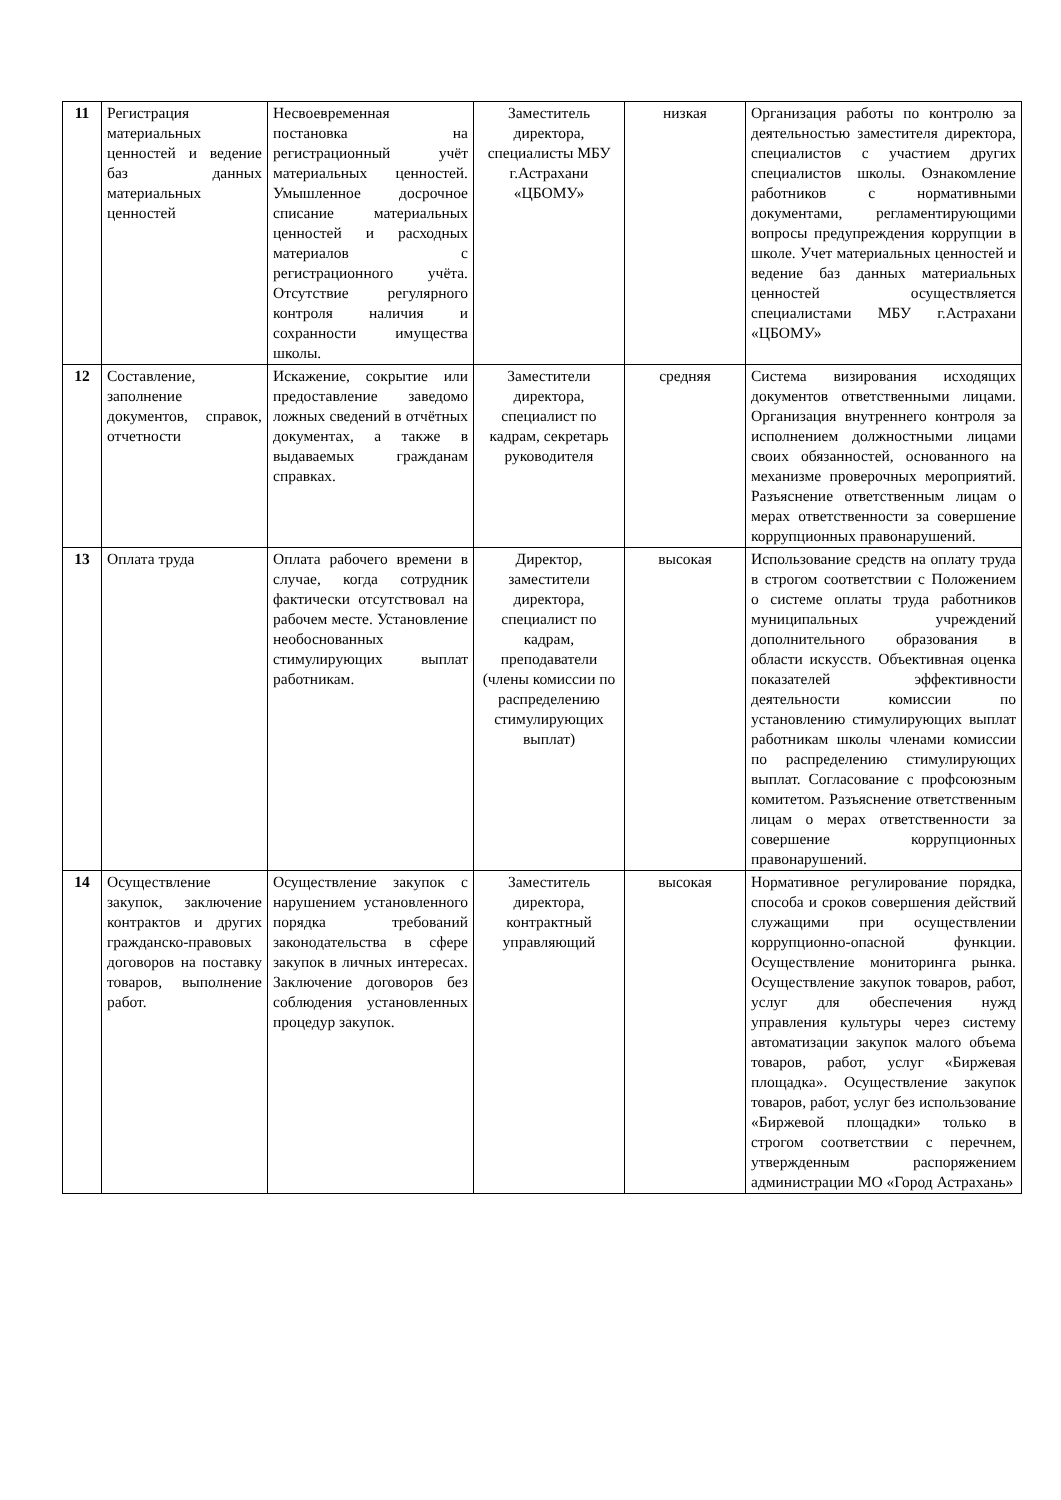| 11 | Регистрация материальных ценностей и ведение баз данных материальных ценностей | Несвоевременная постановка на регистрационный учёт материальных ценностей. Умышленное досрочное списание материальных ценностей и расходных материалов с регистрационного учёта. Отсутствие регулярного контроля наличия и сохранности имущества школы. | Заместитель директора, специалисты МБУ г.Астрахани «ЦБОМУ» | низкая | Организация работы по контролю за деятельностью заместителя директора, специалистов с участием других специалистов школы. Ознакомление работников с нормативными документами, регламентирующими вопросы предупреждения коррупции в школе. Учет материальных ценностей и ведение баз данных материальных ценностей осуществляется специалистами МБУ г.Астрахани «ЦБОМУ» |
| 12 | Составление, заполнение документов, справок, отчетности | Искажение, сокрытие или предоставление заведомо ложных сведений в отчётных документах, а также в выдаваемых гражданам справках. | Заместители директора, специалист по кадрам, секретарь руководителя | средняя | Система визирования исходящих документов ответственными лицами. Организация внутреннего контроля за исполнением должностными лицами своих обязанностей, основанного на механизме проверочных мероприятий. Разъяснение ответственным лицам о мерах ответственности за совершение коррупционных правонарушений. |
| 13 | Оплата труда | Оплата рабочего времени в случае, когда сотрудник фактически отсутствовал на рабочем месте. Установление необоснованных стимулирующих выплат работникам. | Директор, заместители директора, специалист по кадрам, преподаватели (члены комиссии по распределению стимулирующих выплат) | высокая | Использование средств на оплату труда в строгом соответствии с Положением о системе оплаты труда работников муниципальных учреждений дополнительного образования в области искусств. Объективная оценка показателей эффективности деятельности комиссии по установлению стимулирующих выплат работникам школы членами комиссии по распределению стимулирующих выплат. Согласование с профсоюзным комитетом. Разъяснение ответственным лицам о мерах ответственности за совершение коррупционных правонарушений. |
| 14 | Осуществление закупок, заключение контрактов и других гражданско-правовых договоров на поставку товаров, выполнение работ. | Осуществление закупок с нарушением установленного порядка требований законодательства в сфере закупок в личных интересах. Заключение договоров без соблюдения установленных процедур закупок. | Заместитель директора, контрактный управляющий | высокая | Нормативное регулирование порядка, способа и сроков совершения действий служащими при осуществлении коррупционно-опасной функции. Осуществление мониторинга рынка. Осуществление закупок товаров, работ, услуг для обеспечения нужд управления культуры через систему автоматизации закупок малого объема товаров, работ, услуг «Биржевая площадка». Осуществление закупок товаров, работ, услуг без использование «Биржевой площадки» только в строгом соответствии с перечнем, утвержденным распоряжением администрации МО «Город Астрахань» |